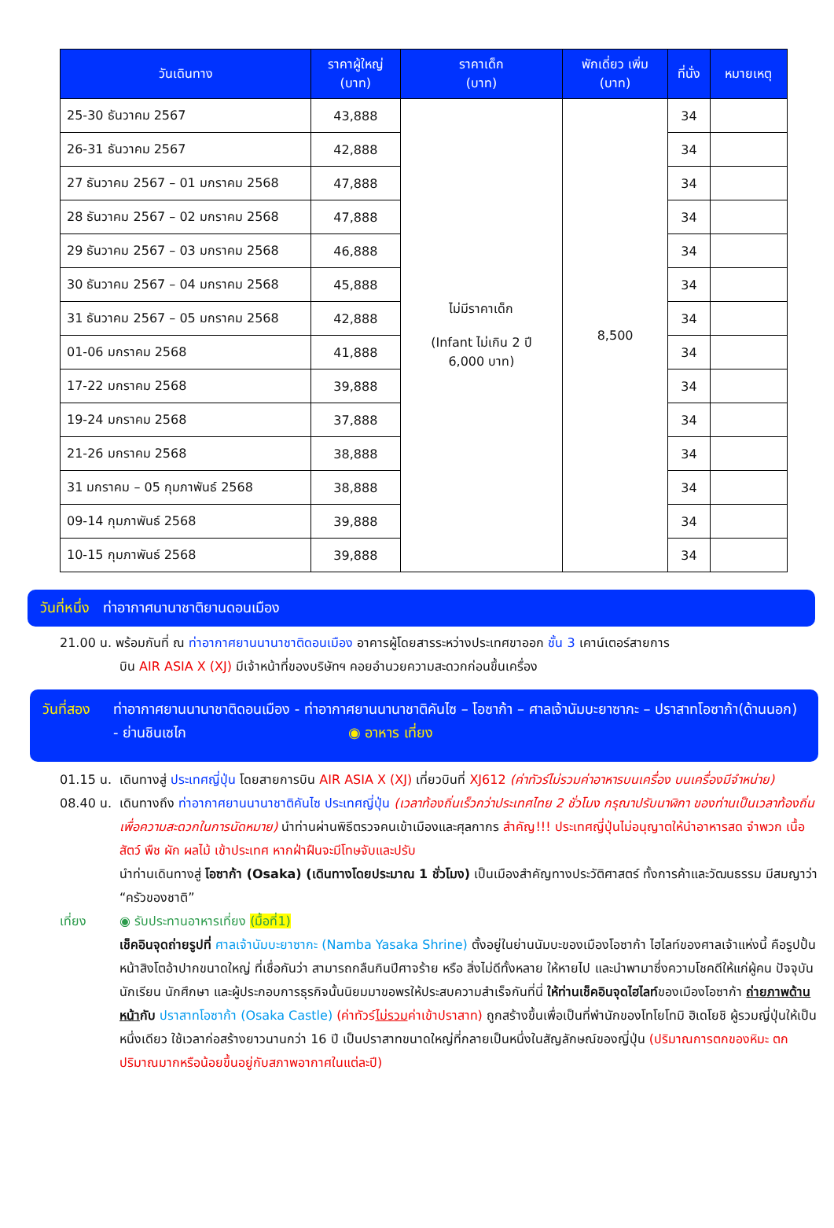| วันเดินทาง | ราคาผู้ใหญ่ (บาท) | ราคาเด็ก (บาท) | พักเดี่ยว เพิ่ม (บาท) | ที่นั่ง | หมายเหตุ |
| --- | --- | --- | --- | --- | --- |
| 25-30 ธันวาคม 2567 | 43,888 | ไม่มีราคาเด็ก (Infant ไม่เกิน 2 ปี 6,000 บาท) | 8,500 | 34 | |
| 26-31 ธันวาคม 2567 | 42,888 | | | 34 | |
| 27 ธันวาคม 2567 – 01 มกราคม 2568 | 47,888 | | | 34 | |
| 28 ธันวาคม 2567 – 02 มกราคม 2568 | 47,888 | | | 34 | |
| 29 ธันวาคม 2567 – 03 มกราคม 2568 | 46,888 | | | 34 | |
| 30 ธันวาคม 2567 – 04 มกราคม 2568 | 45,888 | | | 34 | |
| 31 ธันวาคม 2567 – 05 มกราคม 2568 | 42,888 | | | 34 | |
| 01-06 มกราคม 2568 | 41,888 | | | 34 | |
| 17-22 มกราคม 2568 | 39,888 | | | 34 | |
| 19-24 มกราคม 2568 | 37,888 | | | 34 | |
| 21-26 มกราคม 2568 | 38,888 | | | 34 | |
| 31 มกราคม – 05 กุมภาพันธ์ 2568 | 38,888 | | | 34 | |
| 09-14 กุมภาพันธ์ 2568 | 39,888 | | | 34 | |
| 10-15 กุมภาพันธ์ 2568 | 39,888 | | | 34 | |
วันที่หนึ่ง ท่าอากาศนานาชาติยานดอนเมือง
21.00 น. พร้อมกันที่ ณ ท่าอากาศยานนานาชาติดอนเมือง อาคารผู้โดยสารระหว่างประเทศขาออก ชั้น 3 เคาน์เตอร์สายการ
บิน AIR ASIA X (XJ) มีเจ้าหน้าที่ของบริษัทฯ คอยอำนวยความสะดวกก่อนขึ้นเครื่อง
วันที่สอง ท่าอากาศยานนานาชาติดอนเมือง - ท่าอากาศยานนานาชาติคันไซ – โอซาก้า – ศาลเจ้านัมบะยาซากะ – ปราสาทโอซาก้า(ด้านนอก) - ย่านชินเซไก ◉ อาหาร เที่ยง
01.15 น. เดินทางสู่ ประเทศญี่ปุ่น โดยสายการบิน AIR ASIA X (XJ) เที่ยวบินที่ XJ612 (ค่าทัวร์ไม่รวมค่าอาหารบนเครื่อง บนเครื่องมีจำหน่าย)
08.40 น. เดินทางถึง ท่าอากาศยานนานาชาติคันไซ ประเทศญี่ปุ่น (เวลาท้องถิ่นเร็วกว่าประเทศไทย 2 ชั่วโมง กรุณาปรับนาฬิกา ของท่านเป็นเวลาท้องถิ่น เพื่อความสะดวกในการนัดหมาย) นำท่านผ่านพิธีตรวจคนเข้าเมืองและศุลกากร สำคัญ!!! ประเทศญี่ปุ่นไม่อนุญาตให้นำอาหารสด จำพวก เนื้อสัตว์ พืช ผัก ผลไม้ เข้าประเทศ หากฝ่าฝืนจะมีโทษจับและปรับ
นำท่านเดินทางสู่ โอซาก้า (Osaka) (เดินทางโดยประมาณ 1 ชั่วโมง) เป็นเมืองสำคัญทางประวัติศาสตร์ ทั้งการค้าและวัฒนธรรม มีสมญาว่า “ครัวของชาติ”
เที่ยง ◉ รับประทานอาหารเที่ยง (มื้อที่1)
เช็คอินจุดถ่ายรูปที่ ศาลเจ้านัมบะยาซากะ (Namba Yasaka Shrine) ตั้งอยู่ในย่านนัมบะของเมืองโอซาก้า ไฮไลท์ของศาลเจ้าแห่งนี้ คือรูปปั้นหน้าสิงโตอ้าปากขนาดใหญ่ ที่เชื่อกันว่า สามารถกลืนกินปีศาจร้าย หรือ สิ่งไม่ดีทั้งหลาย ให้หายไป และนำพามาซึ่งความโชคดีให้แก่ผู้คน ปัจจุบันนักเรียน นักศึกษา และผู้ประกอบการธุรกิจนั้นนิยมมาขอพรให้ประสบความสำเร็จกันที่นี่ ให้ท่านเช็คอินจุดไฮไลท์ของเมืองโอซาก้า ถ่ายภาพด้านหน้ากับ ปราสาทโอซาก้า (Osaka Castle) (ค่าทัวร์ไม่รวมค่าเข้าปราสาท) ถูกสร้างขึ้นเพื่อเป็นที่พำนักของโทโยโทมิ ฮิเดโยชิ ผู้รวมญี่ปุ่นให้เป็นหนึ่งเดียว ใช้เวลาก่อสร้างยาวนานกว่า 16 ปี เป็นปราสาทขนาดใหญ่ที่กลายเป็นหนึ่งในสัญลักษณ์ของญี่ปุ่น (ปริมาณการตกของหิมะ ตกปริมาณมากหรือน้อยขึ้นอยู่กับสภาพอากาศในแต่ละปี)